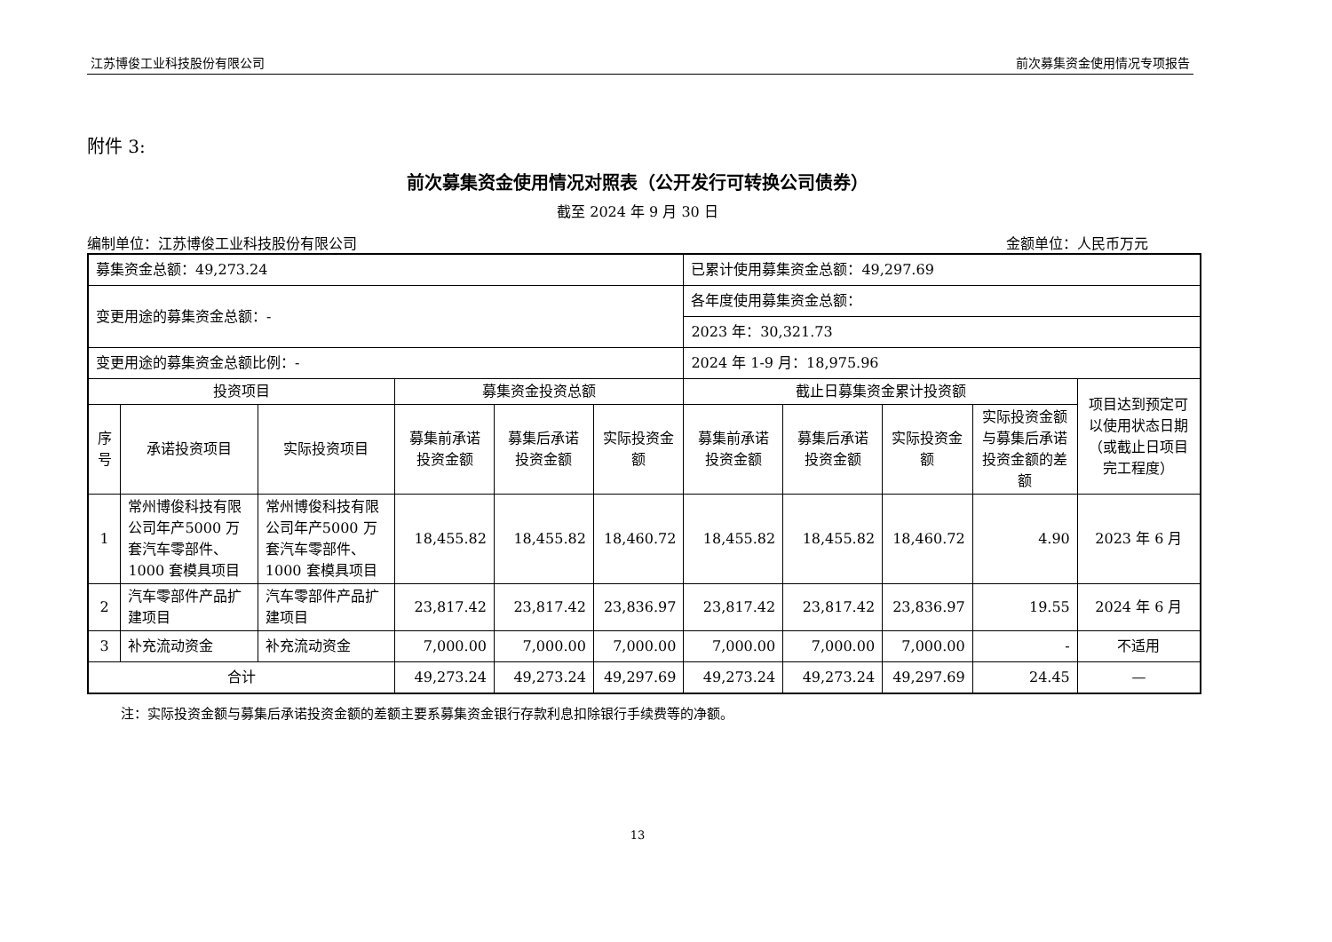江苏博俊工业科技股份有限公司 前次募集资金使用情况专项报告
附件 3:
前次募集资金使用情况对照表（公开发行可转换公司债券）
截至 2024 年 9 月 30 日
编制单位：江苏博俊工业科技股份有限公司 金额单位：人民币万元
| 募集资金总额：49,273.24 | | | | | | 已累计使用募集资金总额：49,297.69 | | | | |
| 变更用途的募集资金总额：- | | | | | | 各年度使用募集资金总额： | | | | |
| | | | | | | 2023 年：30,321.73 | | | | |
| 变更用途的募集资金总额比例：- | | | | | | 2024 年 1-9 月：18,975.96 | | | | |
| 投资项目 | | | 募集资金投资总额 | | | 截止日募集资金累计投资额 | | | | 项目达到预定可以使用状态日期（或截止日项目完工程度） |
| 序号 | 承诺投资项目 | 实际投资项目 | 募集前承诺投资金额 | 募集后承诺投资金额 | 实际投资金额 | 募集前承诺投资金额 | 募集后承诺投资金额 | 实际投资金额 | 实际投资金额与募集后承诺投资金额的差额 | |
| 1 | 常州博俊科技有限公司年产5000 万套汽车零部件、1000 套模具项目 | 常州博俊科技有限公司年产5000 万套汽车零部件、1000 套模具项目 | 18,455.82 | 18,455.82 | 18,460.72 | 18,455.82 | 18,455.82 | 18,460.72 | 4.90 | 2023 年 6 月 |
| 2 | 汽车零部件产品扩建项目 | 汽车零部件产品扩建项目 | 23,817.42 | 23,817.42 | 23,836.97 | 23,817.42 | 23,817.42 | 23,836.97 | 19.55 | 2024 年 6 月 |
| 3 | 补充流动资金 | 补充流动资金 | 7,000.00 | 7,000.00 | 7,000.00 | 7,000.00 | 7,000.00 | 7,000.00 | - | 不适用 |
| 合计 | | | 49,273.24 | 49,273.24 | 49,297.69 | 49,273.24 | 49,273.24 | 49,297.69 | 24.45 | — |
注：实际投资金额与募集后承诺投资金额的差额主要系募集资金银行存款利息扣除银行手续费等的净额。
13